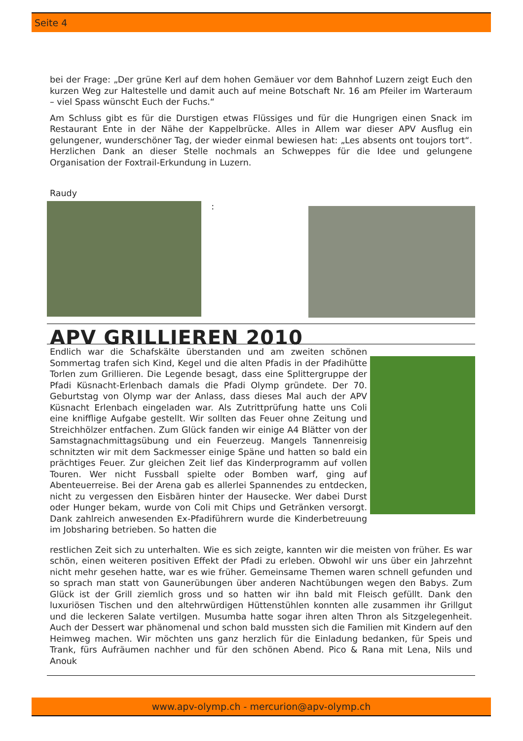Seite 4
bei der Frage: „Der grüne Kerl auf dem hohen Gemäuer vor dem Bahnhof Luzern zeigt Euch den kurzen Weg zur Haltestelle und damit auch auf meine Botschaft Nr. 16 am Pfeiler im Warteraum – viel Spass wünscht Euch der Fuchs.“
Am Schluss gibt es für die Durstigen etwas Flüssiges und für die Hungrigen einen Snack im Restaurant Ente in der Nähe der Kappelbrücke. Alles in Allem war dieser APV Ausflug ein gelungener, wunderschöner Tag, der wieder einmal bewiesen hat: „Les absents ont toujors tort“. Herzlichen Dank an dieser Stelle nochmals an Schweppes für die Idee und gelungene Organisation der Foxtrail-Erkundung in Luzern.
Raudy
:
APV GRILLIEREN 2010
Endlich war die Schafskälte überstanden und am zweiten schönen Sommertag trafen sich Kind, Kegel und die alten Pfadis in der Pfadihütte Torlen zum Grillieren. Die Legende besagt, dass eine Splittergruppe der Pfadi Küsnacht-Erlenbach damals die Pfadi Olymp gründete. Der 70. Geburtstag von Olymp war der Anlass, dass dieses Mal auch der APV Küsnacht Erlenbach eingeladen war. Als Zutrittprüfung hatte uns Coli eine knifflige Aufgabe gestellt. Wir sollten das Feuer ohne Zeitung und Streichhölzer entfachen. Zum Glück fanden wir einige A4 Blätter von der Samstagnachmittagsübung und ein Feuerzeug. Mangels Tannenreisig schnitzten wir mit dem Sackmesser einige Späne und hatten so bald ein prächtiges Feuer. Zur gleichen Zeit lief das Kinderprogramm auf vollen Touren. Wer nicht Fussball spielte oder Bomben warf, ging auf Abenteuerreise. Bei der Arena gab es allerlei Spannendes zu entdecken, nicht zu vergessen den Eisbären hinter der Hausecke. Wer dabei Durst oder Hunger bekam, wurde von Coli mit Chips und Getränken versorgt. Dank zahlreich anwesenden Ex-Pfadiführern wurde die Kinderbetreuung im Jobsharing betrieben. So hatten die
restlichen Zeit sich zu unterhalten. Wie es sich zeigte, kannten wir die meisten von früher. Es war schön, einen weiteren positiven Effekt der Pfadi zu erleben. Obwohl wir uns über ein Jahrzehnt nicht mehr gesehen hatte, war es wie früher. Gemeinsame Themen waren schnell gefunden und so sprach man statt von Gaunerübungen über anderen Nachtübungen wegen den Babys. Zum Glück ist der Grill ziemlich gross und so hatten wir ihn bald mit Fleisch gefüllt. Dank den luxuriösen Tischen und den altehrwürdigen Hüttenstühlen konnten alle zusammen ihr Grillgut und die leckeren Salate vertilgen. Musumba hatte sogar ihren alten Thron als Sitzgelegenheit. Auch der Dessert war phänomenal und schon bald mussten sich die Familien mit Kindern auf den Heimweg machen. Wir möchten uns ganz herzlich für die Einladung bedanken, für Speis und Trank, fürs Aufräumen nachher und für den schönen Abend. Pico & Rana mit Lena, Nils und Anouk
www.apv-olymp.ch - mercurion@apv-olymp.ch